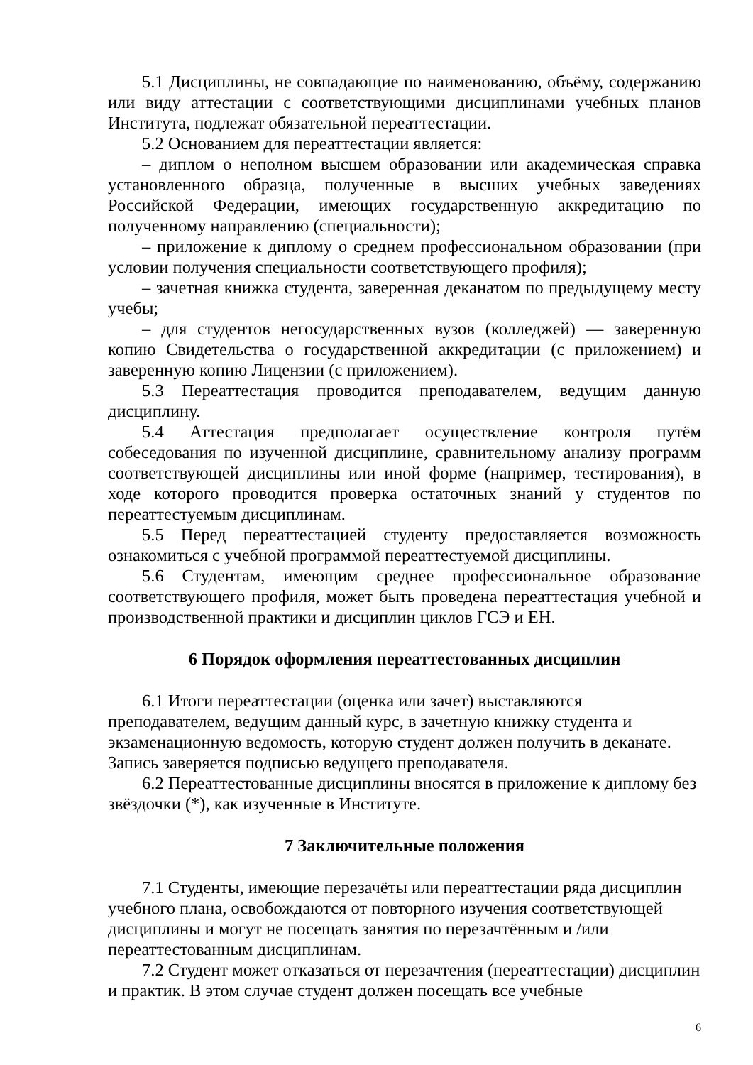5.1 Дисциплины, не совпадающие по наименованию, объёму, содержанию или виду аттестации с соответствующими дисциплинами учебных планов Института, подлежат обязательной переаттестации.
5.2 Основанием для переаттестации является:
– диплом о неполном высшем образовании или академическая справка установленного образца, полученные в высших учебных заведениях Российской Федерации, имеющих государственную аккредитацию по полученному направлению (специальности);
– приложение к диплому о среднем профессиональном образовании (при условии получения специальности соответствующего профиля);
– зачетная книжка студента, заверенная деканатом по предыдущему месту учебы;
– для студентов негосударственных вузов (колледжей) — заверенную копию Свидетельства о государственной аккредитации (с приложением) и заверенную копию Лицензии (с приложением).
5.3 Переаттестация проводится преподавателем, ведущим данную дисциплину.
5.4 Аттестация предполагает осуществление контроля путём собеседования по изученной дисциплине, сравнительному анализу программ соответствующей дисциплины или иной форме (например, тестирования), в ходе которого проводится проверка остаточных знаний у студентов по переаттестуемым дисциплинам.
5.5 Перед переаттестацией студенту предоставляется возможность ознакомиться с учебной программой переаттестуемой дисциплины.
5.6 Студентам, имеющим среднее профессиональное образование соответствующего профиля, может быть проведена переаттестация учебной и производственной практики и дисциплин циклов ГСЭ и ЕН.
6 Порядок оформления переаттестованных дисциплин
6.1 Итоги переаттестации (оценка или зачет) выставляются преподавателем, ведущим данный курс, в зачетную книжку студента и экзаменационную ведомость, которую студент должен получить в деканате. Запись заверяется подписью ведущего преподавателя.
6.2 Переаттестованные дисциплины вносятся в приложение к диплому без звёздочки (*), как изученные в Институте.
7 Заключительные положения
7.1 Студенты, имеющие перезачёты или переаттестации ряда дисциплин учебного плана, освобождаются от повторного изучения соответствующей дисциплины и могут не посещать занятия по перезачтённым и /или переаттестованным дисциплинам.
7.2 Студент может отказаться от перезачтения (переаттестации) дисциплин и практик. В этом случае студент должен посещать все учебные
6